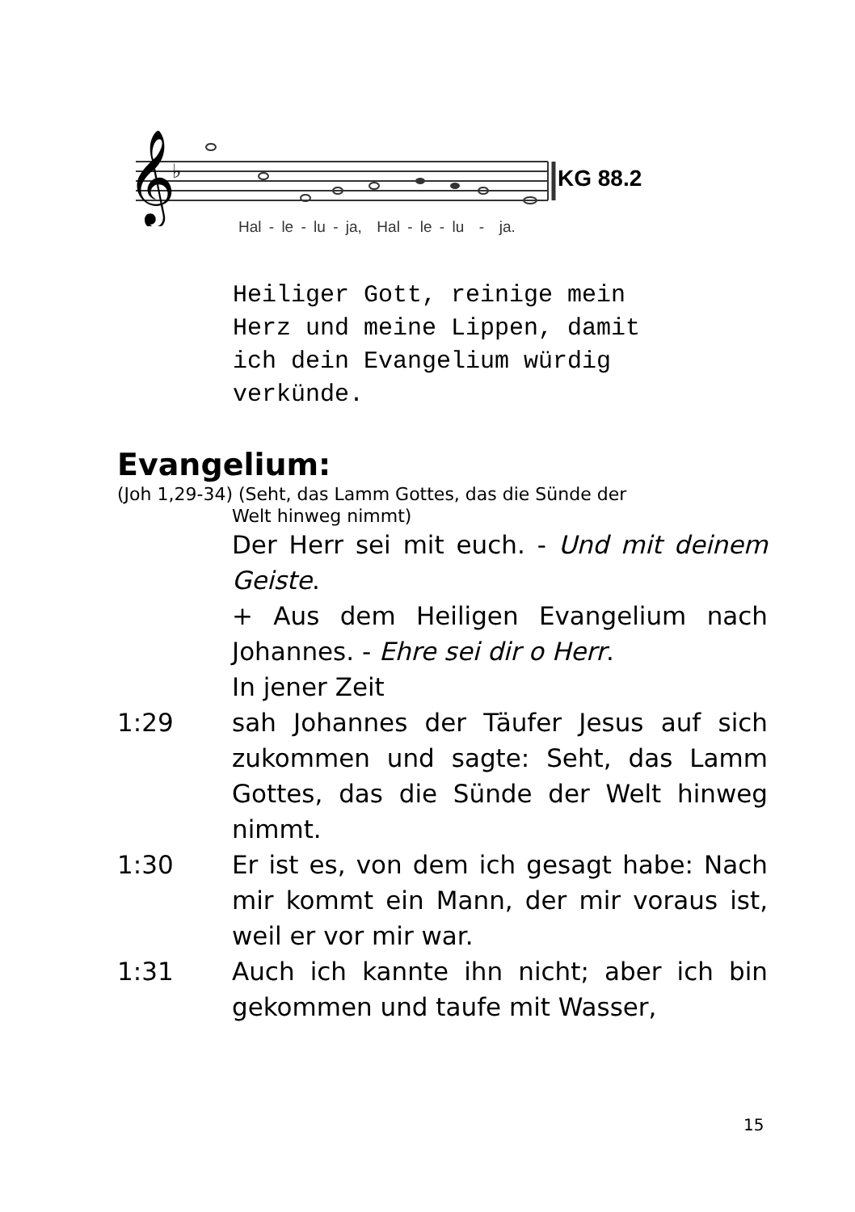𝄞
♭
KG 88.2
Hal - le - lu - ja, Hal - le - lu - ja.
Heiliger Gott, reinige mein
Herz und meine Lippen, damit
ich dein Evangelium würdig
verkünde.
Evangelium:
(Joh 1,29-34) (Seht, das Lamm Gottes, das die Sünde der
Welt hinweg nimmt)
Der Herr sei mit euch. - Und mit deinem Geiste.
+ Aus dem Heiligen Evangelium nach Johannes. - Ehre sei dir o Herr.
In jener Zeit
1:29 sah Johannes der Täufer Jesus auf sich zukommen und sagte: Seht, das Lamm Gottes, das die Sünde der Welt hinweg nimmt.
1:30 Er ist es, von dem ich gesagt habe: Nach mir kommt ein Mann, der mir voraus ist, weil er vor mir war.
1:31 Auch ich kannte ihn nicht; aber ich bin gekommen und taufe mit Wasser,
15